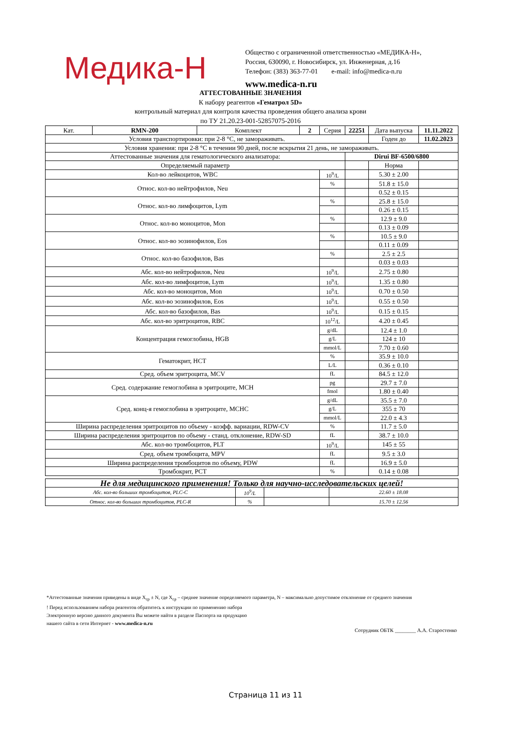Медика-Н
Общество с ограниченной ответственностью «МЕДИКА-Н»,
Россия, 630090, г. Новосибирск, ул. Инженерная, д.16
Телефон: (383) 363-77-01 e-mail: info@medica-n.ru
www.medica-n.ru
АТТЕСТОВАННЫЕ ЗНАЧЕНИЯ
К набору реагентов «Гематрол 5D»
контрольный материал для контроля качества проведения общего анализа крови
по ТУ 21.20.23-001-52857075-2016
| Кат. | RMN-200 | Комплект | 2 | Серия | 22251 | Дата выпуска | 11.11.2022 |
| Условия транспортировки: при 2-8 °С, не замораживать. | | | | | | Годен до | 11.02.2023 |
| Условия хранения: при 2-8 °С в течении 90 дней, после вскрытия 21 день, не замораживать. | | | | | | | |
| Аттестованные значения для гематологического анализатора: | | | | | Dirui BF-6500/6800 | | |
| Определяемый параметр | | | | | | Норма | |
| Кол-во лейкоцитов, WBC | | | | 10<sup>9</sup>/L | | 5.30 ± 2.00 | |
| Относ. кол-во нейтрофилов, Neu | | | | % | | 51.8 ± 15.0 | |
| | | | | | | 0.52 ± 0.15 | |
| Относ. кол-во лимфоцитов, Lym | | | | % | | 25.8 ± 15.0 | |
| | | | | | | 0.26 ± 0.15 | |
| Относ. кол-во моноцитов, Mon | | | | % | | 12.9 ± 9.0 | |
| | | | | | | 0.13 ± 0.09 | |
| Относ. кол-во эозинофилов, Eos | | | | % | | 10.5 ± 9.0 | |
| | | | | | | 0.11 ± 0.09 | |
| Относ. кол-во базофилов, Bas | | | | % | | 2.5 ± 2.5 | |
| | | | | | | 0.03 ± 0.03 | |
| Абс. кол-во нейтрофилов, Neu | | | | 10<sup>9</sup>/L | | 2.75 ± 0.80 | |
| Абс. кол-во лимфоцитов, Lym | | | | 10<sup>9</sup>/L | | 1.35 ± 0.80 | |
| Абс. кол-во моноцитов, Mon | | | | 10<sup>9</sup>/L | | 0.70 ± 0.50 | |
| Абс. кол-во эозинофилов, Eos | | | | 10<sup>9</sup>/L | | 0.55 ± 0.50 | |
| Абс. кол-во базофилов, Bas | | | | 10<sup>9</sup>/L | | 0.15 ± 0.15 | |
| Абс. кол-во эритроцитов, RBC | | | | 10<sup>12</sup>/L | | 4.20 ± 0.45 | |
| Концентрация гемоглобина, HGB | | | | g/dL | | 12.4 ± 1.0 | |
| | | | | g/L | | 124 ± 10 | |
| | | | | mmol/L | | 7.70 ± 0.60 | |
| Гематокрит, HCT | | | | % | | 35.9 ± 10.0 | |
| | | | | L/L | | 0.36 ± 0.10 | |
| Сред. объем эритроцита, MCV | | | | fL | | 84.5 ± 12.0 | |
| Сред. содержание гемоглобина в эритроците, MCH | | | | pg | | 29.7 ± 7.0 | |
| | | | | fmol | | 1.80 ± 0.40 | |
| Сред. конц-я гемоглобина в эритроците, MCHC | | | | g/dL | | 35.5 ± 7.0 | |
| | | | | g/L | | 355 ± 70 | |
| | | | | mmol/L | | 22.0 ± 4.3 | |
| Ширина распределения эритроцитов по объему - коэфф. вариации, RDW-CV | | | | % | | 11.7 ± 5.0 | |
| Ширина распределения эритроцитов по объему - станд. отклонение, RDW-SD | | | | fL | | 38.7 ± 10.0 | |
| Абс. кол-во тромбоцитов, PLT | | | | 10<sup>9</sup>/L | | 145 ± 55 | |
| Сред. объем тромбоцита, MPV | | | | fL | | 9.5 ± 3.0 | |
| Ширина распределения тромбоцитов по объему, PDW | | | | fL | | 16.9 ± 5.0 | |
| Тромбокрит, PCT | | | | % | | 0.14 ± 0.08 | |
| Не для медицинского применения! Только для научно-исследовательских целей! | | | |
| Абс. кол-во больших тромбоцитов, PLC-C | 10<sup>9</sup>/L | | 22.60 ± 18.08 |
| Относ. кол-во больших тромбоцитов, PLC-R | % | | 15.70 ± 12.56 |
*Аттестованные значения приведены в виде X<sub>ср</sub> ± N, где X<sub>ср</sub> – среднее значение определяемого параметра, N – максимально допустимое отклонение от среднего значения
! Перед использованием набора реагентов обратитесь к инструкции по применению набора
Электронную версию данного документа Вы можете найти в разделе Паспорта на продукцию
нашего сайта в сети Интернет - www.medica-n.ru
Сотрудник ОБТК ________ А.А. Старостенко
Страница 11 из 11